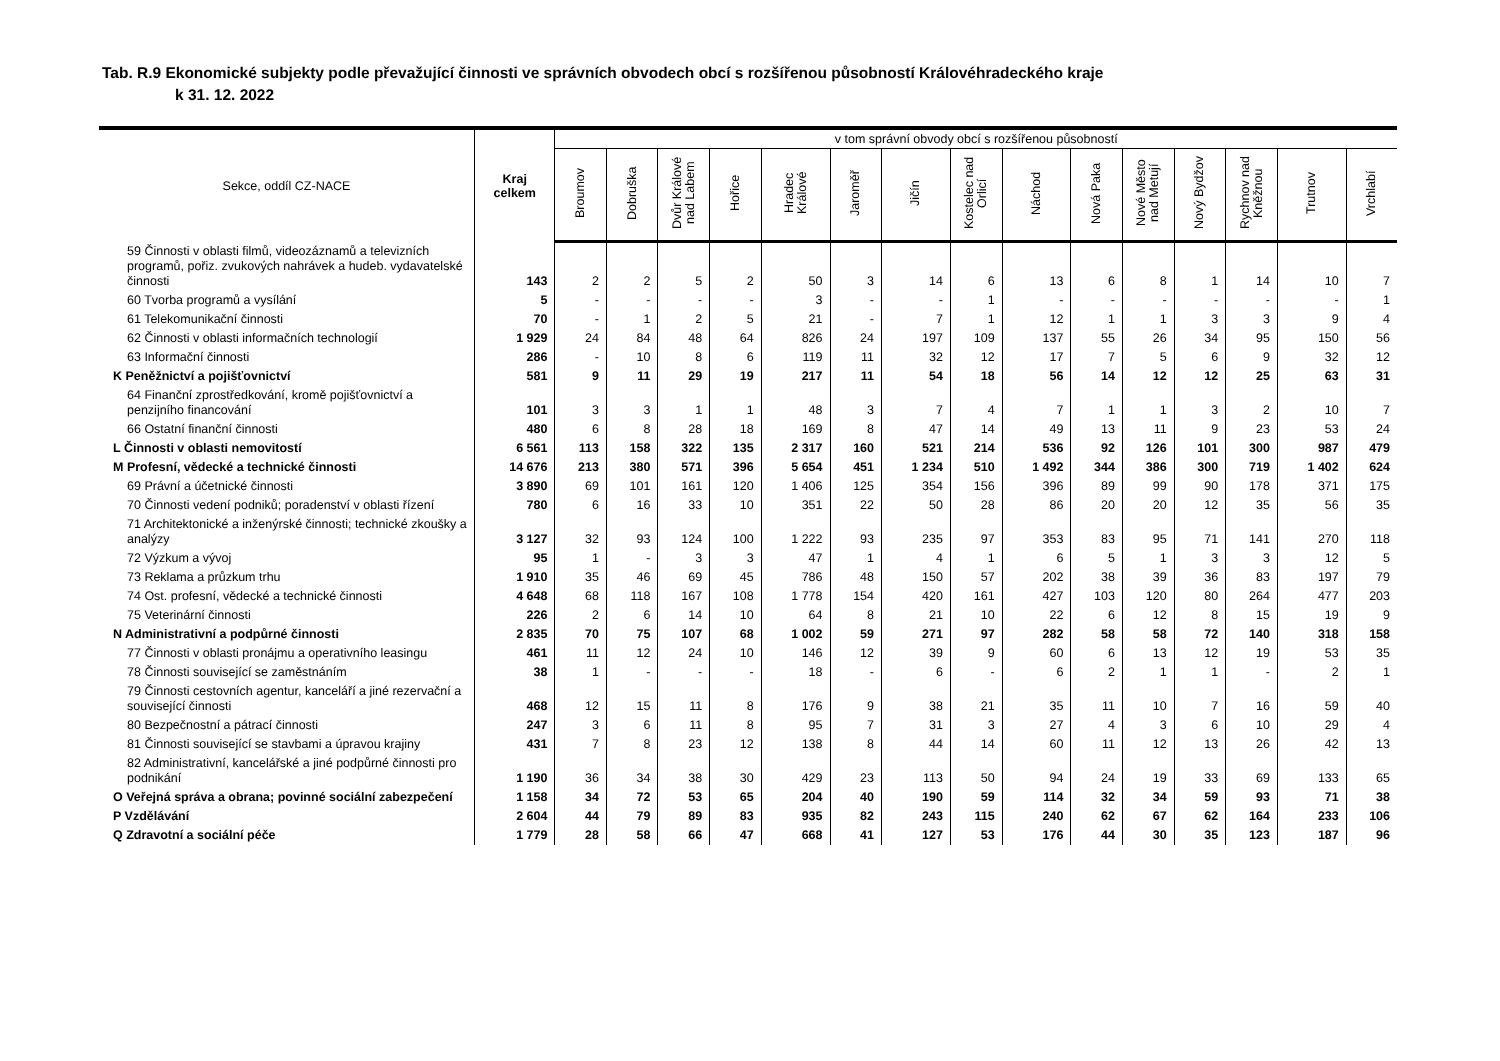Tab. R.9 Ekonomické subjekty podle převažující činnosti ve správních obvodech obcí s rozšířenou působností Královéhradeckého kraje
k 31. 12. 2022
| Sekce, oddíl CZ-NACE | Kraj celkem | v tom správní obvody obcí s rozšířenou působností | | | | | | | | | | | | | | |
| --- | --- | --- | --- | --- | --- | --- | --- | --- | --- | --- | --- | --- | --- | --- | --- | --- |
| | | Broumov | Dobruška | Dvůr Králové nad Labem | Hořice | Hradec Králové | Jaroměř | Jičín | Kostelec nad Orlicí | Náchod | Nová Paka | Nové Město nad Metují | Nový Bydžov | Rychnov nad Kněžnou | Trutnov | Vrchlabí |
| 59 Činnosti v oblasti filmů, videozáznamů a televizních programů, pořiz. zvukových nahrávek a hudeb. vydavatelské činnosti | 143 | 2 | 2 | 5 | 2 | 50 | 3 | 14 | 6 | 13 | 6 | 8 | 1 | 14 | 10 | 7 |
| 60 Tvorba programů a vysílání | 5 | - | - | - | - | 3 | - | - | 1 | - | - | - | - | - | - | 1 |
| 61 Telekomunikační činnosti | 70 | - | 1 | 2 | 5 | 21 | - | 7 | 1 | 12 | 1 | 1 | 3 | 3 | 9 | 4 |
| 62 Činnosti v oblasti informačních technologií | 1 929 | 24 | 84 | 48 | 64 | 826 | 24 | 197 | 109 | 137 | 55 | 26 | 34 | 95 | 150 | 56 |
| 63 Informační činnosti | 286 | - | 10 | 8 | 6 | 119 | 11 | 32 | 12 | 17 | 7 | 5 | 6 | 9 | 32 | 12 |
| K Peněžnictví a pojišťovnictví | 581 | 9 | 11 | 29 | 19 | 217 | 11 | 54 | 18 | 56 | 14 | 12 | 12 | 25 | 63 | 31 |
| 64 Finanční zprostředkování, kromě pojišťovnictví a penzijního financování | 101 | 3 | 3 | 1 | 1 | 48 | 3 | 7 | 4 | 7 | 1 | 1 | 3 | 2 | 10 | 7 |
| 66 Ostatní finanční činnosti | 480 | 6 | 8 | 28 | 18 | 169 | 8 | 47 | 14 | 49 | 13 | 11 | 9 | 23 | 53 | 24 |
| L Činnosti v oblasti nemovitostí | 6 561 | 113 | 158 | 322 | 135 | 2 317 | 160 | 521 | 214 | 536 | 92 | 126 | 101 | 300 | 987 | 479 |
| M Profesní, vědecké a technické činnosti | 14 676 | 213 | 380 | 571 | 396 | 5 654 | 451 | 1 234 | 510 | 1 492 | 344 | 386 | 300 | 719 | 1 402 | 624 |
| 69 Právní a účetnické činnosti | 3 890 | 69 | 101 | 161 | 120 | 1 406 | 125 | 354 | 156 | 396 | 89 | 99 | 90 | 178 | 371 | 175 |
| 70 Činnosti vedení podniků; poradenství v oblasti řízení | 780 | 6 | 16 | 33 | 10 | 351 | 22 | 50 | 28 | 86 | 20 | 20 | 12 | 35 | 56 | 35 |
| 71 Architektonické a inženýrské činnosti; technické zkoušky a analýzy | 3 127 | 32 | 93 | 124 | 100 | 1 222 | 93 | 235 | 97 | 353 | 83 | 95 | 71 | 141 | 270 | 118 |
| 72 Výzkum a vývoj | 95 | 1 | - | 3 | 3 | 47 | 1 | 4 | 1 | 6 | 5 | 1 | 3 | 3 | 12 | 5 |
| 73 Reklama a průzkum trhu | 1 910 | 35 | 46 | 69 | 45 | 786 | 48 | 150 | 57 | 202 | 38 | 39 | 36 | 83 | 197 | 79 |
| 74 Ost. profesní, vědecké a technické činnosti | 4 648 | 68 | 118 | 167 | 108 | 1 778 | 154 | 420 | 161 | 427 | 103 | 120 | 80 | 264 | 477 | 203 |
| 75 Veterinární činnosti | 226 | 2 | 6 | 14 | 10 | 64 | 8 | 21 | 10 | 22 | 6 | 12 | 8 | 15 | 19 | 9 |
| N Administrativní a podpůrné činnosti | 2 835 | 70 | 75 | 107 | 68 | 1 002 | 59 | 271 | 97 | 282 | 58 | 58 | 72 | 140 | 318 | 158 |
| 77 Činnosti v oblasti pronájmu a operativního leasingu | 461 | 11 | 12 | 24 | 10 | 146 | 12 | 39 | 9 | 60 | 6 | 13 | 12 | 19 | 53 | 35 |
| 78 Činnosti související se zaměstnáním | 38 | 1 | - | - | - | 18 | - | 6 | - | 6 | 2 | 1 | 1 | - | 2 | 1 |
| 79 Činnosti cestovních agentur, kanceláří a jiné rezervační a související činnosti | 468 | 12 | 15 | 11 | 8 | 176 | 9 | 38 | 21 | 35 | 11 | 10 | 7 | 16 | 59 | 40 |
| 80 Bezpečnostní a pátrací činnosti | 247 | 3 | 6 | 11 | 8 | 95 | 7 | 31 | 3 | 27 | 4 | 3 | 6 | 10 | 29 | 4 |
| 81 Činnosti související se stavbami a úpravou krajiny | 431 | 7 | 8 | 23 | 12 | 138 | 8 | 44 | 14 | 60 | 11 | 12 | 13 | 26 | 42 | 13 |
| 82 Administrativní, kancelářské a jiné podpůrné činnosti pro podnikání | 1 190 | 36 | 34 | 38 | 30 | 429 | 23 | 113 | 50 | 94 | 24 | 19 | 33 | 69 | 133 | 65 |
| O Veřejná správa a obrana; povinné sociální zabezpečení | 1 158 | 34 | 72 | 53 | 65 | 204 | 40 | 190 | 59 | 114 | 32 | 34 | 59 | 93 | 71 | 38 |
| P Vzdělávání | 2 604 | 44 | 79 | 89 | 83 | 935 | 82 | 243 | 115 | 240 | 62 | 67 | 62 | 164 | 233 | 106 |
| Q Zdravotní a sociální péče | 1 779 | 28 | 58 | 66 | 47 | 668 | 41 | 127 | 53 | 176 | 44 | 30 | 35 | 123 | 187 | 96 |